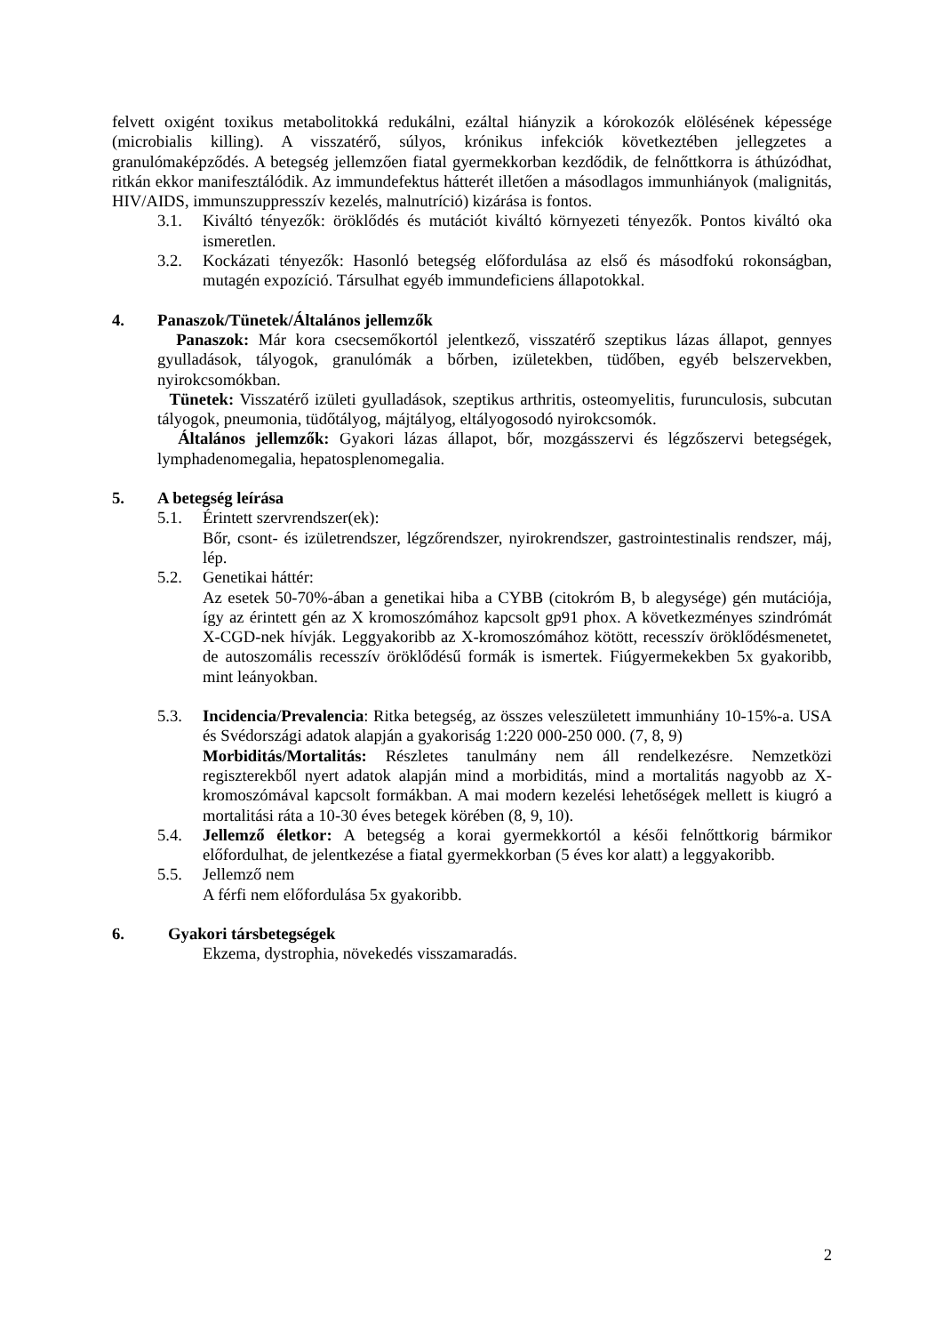felvett oxigént toxikus metabolitokká redukálni, ezáltal hiányzik a kórokozók elölésének képessége (microbialis killing). A visszatérő, súlyos, krónikus infekciók következtében jellegzetes a granulómaképződés. A betegség jellemzően fiatal gyermekkorban kezdődik, de felnőttkorra is áthúzódhat, ritkán ekkor manifesztálódik. Az immundefektus hátterét illetően a másodlagos immunhiányok (malignitás, HIV/AIDS, immunszuppresszív kezelés, malnutríció) kizárása is fontos.
3.1. Kiváltó tényezők: öröklődés és mutációt kiváltó környezeti tényezők. Pontos kiváltó oka ismeretlen.
3.2. Kockázati tényezők: Hasonló betegség előfordulása az első és másodfokú rokonságban, mutagén expozíció. Társulhat egyéb immundeficiens állapotokkal.
4. Panaszok/Tünetek/Általános jellemzők
Panaszok: Már kora csecsemőkortól jelentkező, visszatérő szeptikus lázas állapot, gennyes gyulladások, tályogok, granulómák a bőrben, izületekben, tüdőben, egyéb belszervekben, nyirokcsomókban.
Tünetek: Visszatérő izületi gyulladások, szeptikus arthritis, osteomyelitis, furunculosis, subcutan tályogok, pneumonia, tüdőtályog, májtályog, eltályogosodó nyirokcsomók.
Általános jellemzők: Gyakori lázas állapot, bőr, mozgásszervi és légzőszervi betegségek, lymphadenomegalia, hepatosplenomegalia.
5. A betegség leírása
5.1. Érintett szervrendszer(ek):
Bőr, csont- és izületrendszer, légzőrendszer, nyirokrendszer, gastrointestinalis rendszer, máj, lép.
5.2. Genetikai háttér:
Az esetek 50-70%-ában a genetikai hiba a CYBB (citokróm B, b alegysége) gén mutációja, így az érintett gén az X kromoszómához kapcsolt gp91 phox. A következményes szindrómát X-CGD-nek hívják. Leggyakoribb az X-kromoszómához kötött, recesszív öröklődésmenetet, de autoszomális recesszív öröklődésű formák is ismertek. Fiúgyermekekben 5x gyakoribb, mint leányokban.
5.3. Incidencia/Prevalencia: Ritka betegség, az összes veleszületett immunhiány 10-15%-a. USA és Svédországi adatok alapján a gyakoriság 1:220 000-250 000. (7, 8, 9)
Morbiditás/Mortalitás: Részletes tanulmány nem áll rendelkezésre. Nemzetközi regiszterekből nyert adatok alapján mind a morbiditás, mind a mortalitás nagyobb az X- kromoszómával kapcsolt formákban. A mai modern kezelési lehetőségek mellett is kiugró a mortalitási ráta a 10-30 éves betegek körében (8, 9, 10).
5.4. Jellemző életkor: A betegség a korai gyermekkortól a késői felnőttkorig bármikor előfordulhat, de jelentkezése a fiatal gyermekkorban (5 éves kor alatt) a leggyakoribb.
5.5. Jellemző nem
A férfi nem előfordulása 5x gyakoribb.
6. Gyakori társbetegségek
Ekzema, dystrophia, növekedés visszamaradás.
2